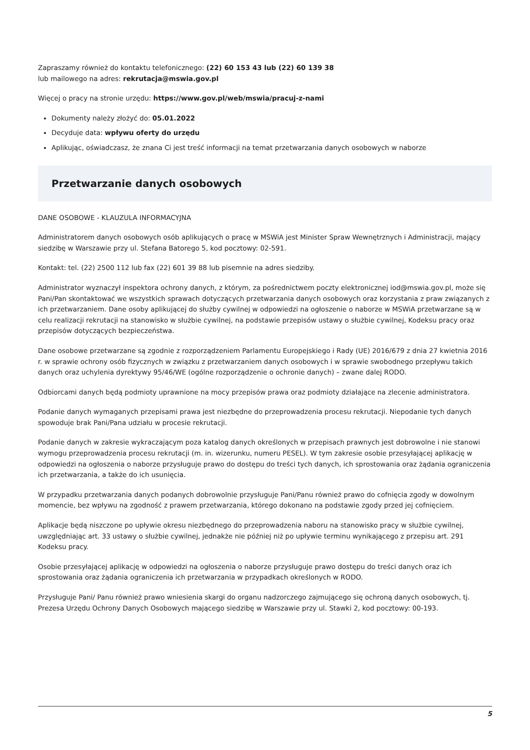Zapraszamy również do kontaktu telefonicznego: (22) 60 153 43 lub (22) 60 139 38
lub mailowego na adres: rekrutacja@mswia.gov.pl
Więcej o pracy na stronie urzędu: https://www.gov.pl/web/mswia/pracuj-z-nami
Dokumenty należy złożyć do: 05.01.2022
Decyduje data: wpływu oferty do urzędu
Aplikując, oświadczasz, że znana Ci jest treść informacji na temat przetwarzania danych osobowych w naborze
Przetwarzanie danych osobowych
DANE OSOBOWE - KLAUZULA INFORMACYJNA
Administratorem danych osobowych osób aplikujących o pracę w MSWiA jest Minister Spraw Wewnętrznych i Administracji, mający siedzibę w Warszawie przy ul. Stefana Batorego 5, kod pocztowy: 02-591.
Kontakt: tel. (22) 2500 112 lub fax (22) 601 39 88 lub pisemnie na adres siedziby.
Administrator wyznaczył inspektora ochrony danych, z którym, za pośrednictwem poczty elektronicznej iod@mswia.gov.pl, może się Pani/Pan skontaktować we wszystkich sprawach dotyczących przetwarzania danych osobowych oraz korzystania z praw związanych z ich przetwarzaniem. Dane osoby aplikującej do służby cywilnej w odpowiedzi na ogłoszenie o naborze w MSWiA przetwarzane są w celu realizacji rekrutacji na stanowisko w służbie cywilnej, na podstawie przepisów ustawy o służbie cywilnej, Kodeksu pracy oraz przepisów dotyczących bezpieczeństwa.
Dane osobowe przetwarzane są zgodnie z rozporządzeniem Parlamentu Europejskiego i Rady (UE) 2016/679 z dnia 27 kwietnia 2016 r. w sprawie ochrony osób fizycznych w związku z przetwarzaniem danych osobowych i w sprawie swobodnego przepływu takich danych oraz uchylenia dyrektywy 95/46/WE (ogólne rozporządzenie o ochronie danych) – zwane dalej RODO.
Odbiorcami danych będą podmioty uprawnione na mocy przepisów prawa oraz podmioty działające na zlecenie administratora.
Podanie danych wymaganych przepisami prawa jest niezbędne do przeprowadzenia procesu rekrutacji. Niepodanie tych danych spowoduje brak Pani/Pana udziału w procesie rekrutacji.
Podanie danych w zakresie wykraczającym poza katalog danych określonych w przepisach prawnych jest dobrowolne i nie stanowi wymogu przeprowadzenia procesu rekrutacji (m. in. wizerunku, numeru PESEL). W tym zakresie osobie przesyłającej aplikację w odpowiedzi na ogłoszenia o naborze przysługuje prawo do dostępu do treści tych danych, ich sprostowania oraz żądania ograniczenia ich przetwarzania, a także do ich usunięcia.
W przypadku przetwarzania danych podanych dobrowolnie przysługuje Pani/Panu również prawo do cofnięcia zgody w dowolnym momencie, bez wpływu na zgodność z prawem przetwarzania, którego dokonano na podstawie zgody przed jej cofnięciem.
Aplikacje będą niszczone po upływie okresu niezbędnego do przeprowadzenia naboru na stanowisko pracy w służbie cywilnej, uwzględniając art. 33 ustawy o służbie cywilnej, jednakże nie później niż po upływie terminu wynikającego z przepisu art. 291 Kodeksu pracy.
Osobie przesyłającej aplikację w odpowiedzi na ogłoszenia o naborze przysługuje prawo dostępu do treści danych oraz ich sprostowania oraz żądania ograniczenia ich przetwarzania w przypadkach określonych w RODO.
Przysługuje Pani/ Panu również prawo wniesienia skargi do organu nadzorczego zajmującego się ochroną danych osobowych, tj. Prezesa Urzędu Ochrony Danych Osobowych mającego siedzibę w Warszawie przy ul. Stawki 2, kod pocztowy: 00-193.
5